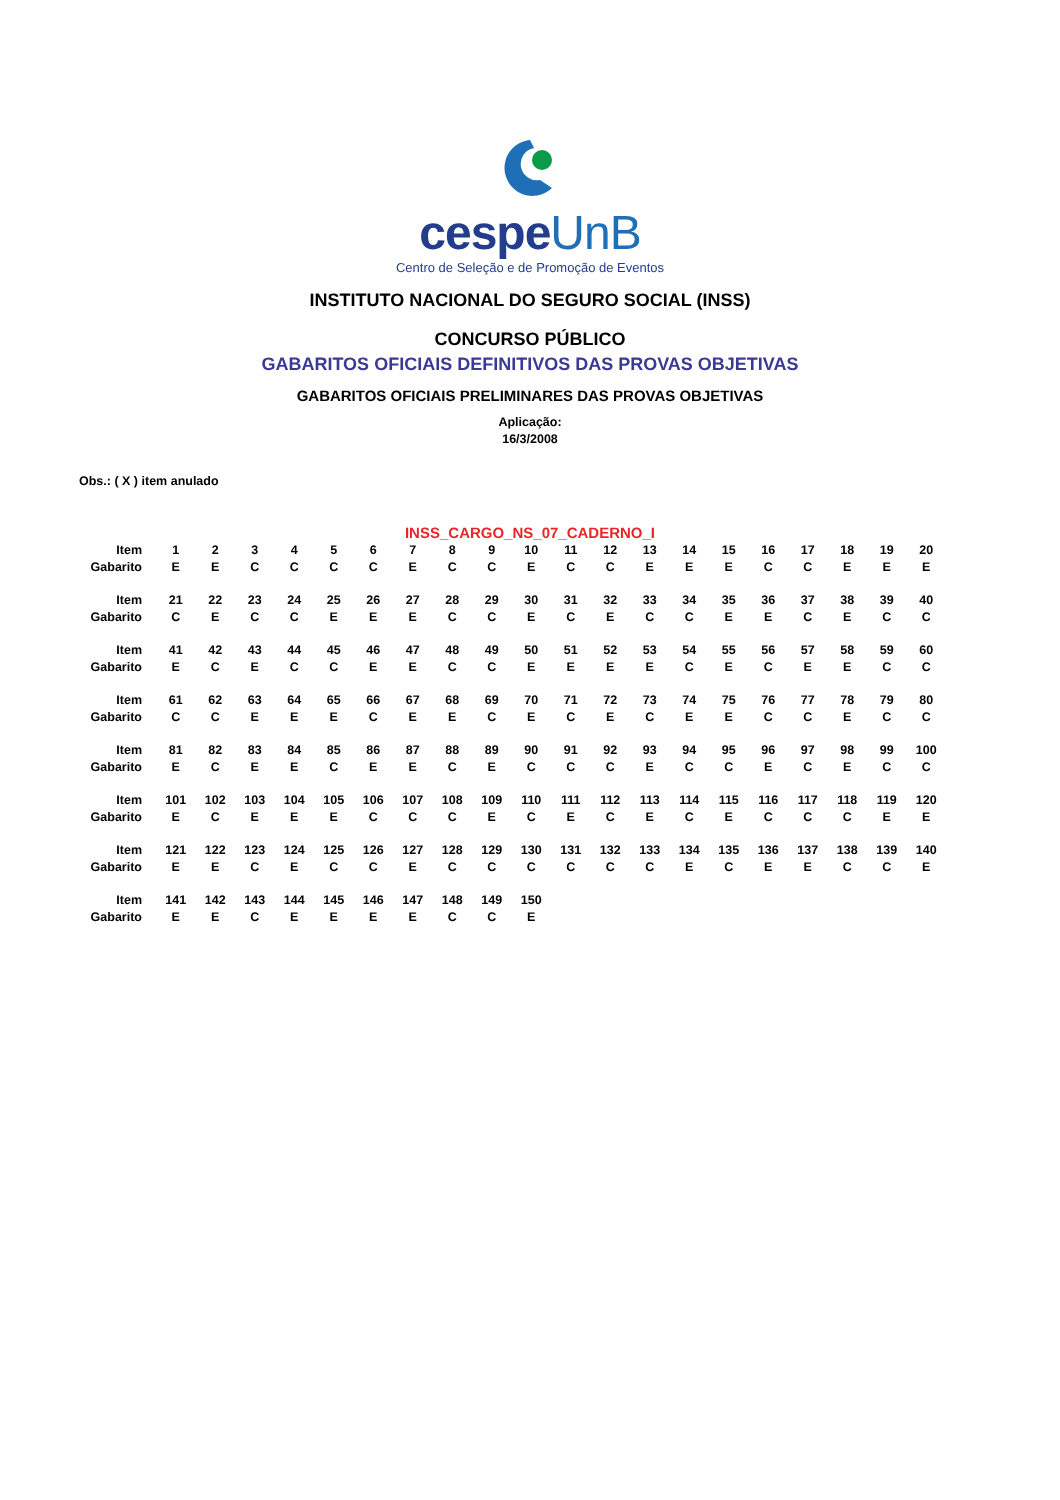cespeUnB
Centro de Seleção e de Promoção de Eventos
INSTITUTO NACIONAL DO SEGURO SOCIAL (INSS)
CONCURSO PÚBLICO
GABARITOS OFICIAIS DEFINITIVOS DAS PROVAS OBJETIVAS
GABARITOS OFICIAIS PRELIMINARES DAS PROVAS OBJETIVAS
Aplicação:
16/3/2008
Obs.: ( X ) item anulado
INSS_CARGO_NS_07_CADERNO_I
| Item | 1 | 2 | 3 | 4 | 5 | 6 | 7 | 8 | 9 | 10 | 11 | 12 | 13 | 14 | 15 | 16 | 17 | 18 | 19 | 20 |
| Gabarito | E | E | C | C | C | C | E | C | C | E | C | C | E | E | E | C | C | E | E | E |
| Item | 21 | 22 | 23 | 24 | 25 | 26 | 27 | 28 | 29 | 30 | 31 | 32 | 33 | 34 | 35 | 36 | 37 | 38 | 39 | 40 |
| Gabarito | C | E | C | C | E | E | E | C | C | E | C | E | C | C | E | E | C | E | C | C |
| Item | 41 | 42 | 43 | 44 | 45 | 46 | 47 | 48 | 49 | 50 | 51 | 52 | 53 | 54 | 55 | 56 | 57 | 58 | 59 | 60 |
| Gabarito | E | C | E | C | C | E | E | C | C | E | E | E | E | C | E | C | E | E | C | C |
| Item | 61 | 62 | 63 | 64 | 65 | 66 | 67 | 68 | 69 | 70 | 71 | 72 | 73 | 74 | 75 | 76 | 77 | 78 | 79 | 80 |
| Gabarito | C | C | E | E | E | C | E | E | C | E | C | E | C | E | E | C | C | E | C | C |
| Item | 81 | 82 | 83 | 84 | 85 | 86 | 87 | 88 | 89 | 90 | 91 | 92 | 93 | 94 | 95 | 96 | 97 | 98 | 99 | 100 |
| Gabarito | E | C | E | E | C | E | E | C | E | C | C | C | E | C | C | E | C | E | C | C |
| Item | 101 | 102 | 103 | 104 | 105 | 106 | 107 | 108 | 109 | 110 | 111 | 112 | 113 | 114 | 115 | 116 | 117 | 118 | 119 | 120 |
| Gabarito | E | C | E | E | E | C | C | C | E | C | E | C | E | C | E | C | C | C | E | E |
| Item | 121 | 122 | 123 | 124 | 125 | 126 | 127 | 128 | 129 | 130 | 131 | 132 | 133 | 134 | 135 | 136 | 137 | 138 | 139 | 140 |
| Gabarito | E | E | C | E | C | C | E | C | C | C | C | C | C | E | C | E | E | C | C | E |
| Item | 141 | 142 | 143 | 144 | 145 | 146 | 147 | 148 | 149 | 150 | | | | | | | | | | |
| Gabarito | E | E | C | E | E | E | E | C | C | E | | | | | | | | | | |